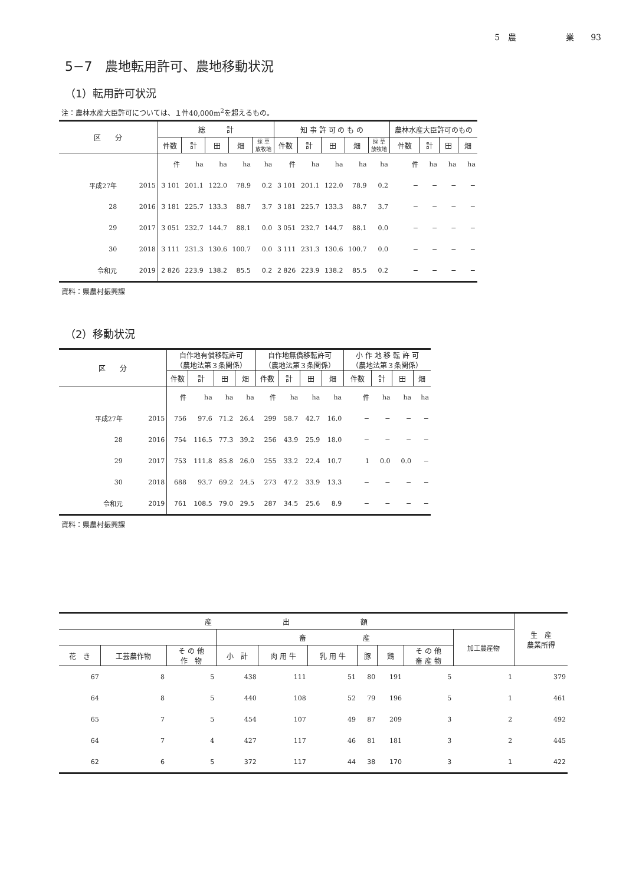5　農　　　　　　業　　93
5−7　農地転用許可、農地移動状況
（1）転用許可状況
注：農林水産大臣許可については、１件40,000m<sup>2</sup>を超えるもの。
| 区 分 | | 総 計 | | | | | 知 事 許 可 の も の | | | | | 農林水産大臣許可のもの | | | |
| --- | --- | --- | --- | --- | --- | --- | --- | --- | --- | --- | --- | --- | --- | --- | --- |
| | | 件数 | 計 | 田 | 畑 | 採 草 放牧地 | 件数 | 計 | 田 | 畑 | 採 草 放牧地 | 件数 | 計 | 田 | 畑 |
| | | 件 | ha | ha | ha | ha | 件 | ha | ha | ha | ha | 件 | ha | ha | ha |
| 平成27年 | 2015 | 3 101 | 201.1 | 122.0 | 78.9 | 0.2 | 3 101 | 201.1 | 122.0 | 78.9 | 0.2 | − | − | − | − |
| 28 | 2016 | 3 181 | 225.7 | 133.3 | 88.7 | 3.7 | 3 181 | 225.7 | 133.3 | 88.7 | 3.7 | − | − | − | − |
| 29 | 2017 | 3 051 | 232.7 | 144.7 | 88.1 | 0.0 | 3 051 | 232.7 | 144.7 | 88.1 | 0.0 | − | − | − | − |
| 30 | 2018 | 3 111 | 231.3 | 130.6 | 100.7 | 0.0 | 3 111 | 231.3 | 130.6 | 100.7 | 0.0 | − | − | − | − |
| 令和元 | 2019 | 2 826 | 223.9 | 138.2 | 85.5 | 0.2 | 2 826 | 223.9 | 138.2 | 85.5 | 0.2 | − | − | − | − |
資料：県農村振興課
（2）移動状況
| 区 分 | | 自作地有償移転許可 （農地法第３条関係） | | | | 自作地無償移転許可 （農地法第３条関係） | | | | 小 作 地 移 転 許 可 （農地法第３条関係） | | | |
| --- | --- | --- | --- | --- | --- | --- | --- | --- | --- | --- | --- | --- | --- |
| | | 件数 | 計 | 田 | 畑 | 件数 | 計 | 田 | 畑 | 件数 | 計 | 田 | 畑 |
| | | 件 | ha | ha | ha | 件 | ha | ha | ha | 件 | ha | ha | ha |
| 平成27年 | 2015 | 756 | 97.6 | 71.2 | 26.4 | 299 | 58.7 | 42.7 | 16.0 | − | − | − | − |
| 28 | 2016 | 754 | 116.5 | 77.3 | 39.2 | 256 | 43.9 | 25.9 | 18.0 | − | − | − | − |
| 29 | 2017 | 753 | 111.8 | 85.8 | 26.0 | 255 | 33.2 | 22.4 | 10.7 | 1 | 0.0 | 0.0 | − |
| 30 | 2018 | 688 | 93.7 | 69.2 | 24.5 | 273 | 47.2 | 33.9 | 13.3 | − | − | − | − |
| 令和元 | 2019 | 761 | 108.5 | 79.0 | 29.5 | 287 | 34.5 | 25.6 | 8.9 | − | − | − | − |
資料：県農村振興課
| 産 出 額 | | | | | | | | | | 生 産 農業所得 |
| --- | --- | --- | --- | --- | --- | --- | --- | --- | --- | --- |
| | | | 畜 産 | | | | | | 加工農産物 | |
| 花 き | 工芸農作物 | そ の 他 作 物 | 小 計 | 肉 用 牛 | 乳 用 牛 | 豚 | 鶏 | そ の 他 畜 産 物 | | |
| 67 | 8 | 5 | 438 | 111 | 51 | 80 | 191 | 5 | 1 | 379 |
| 64 | 8 | 5 | 440 | 108 | 52 | 79 | 196 | 5 | 1 | 461 |
| 65 | 7 | 5 | 454 | 107 | 49 | 87 | 209 | 3 | 2 | 492 |
| 64 | 7 | 4 | 427 | 117 | 46 | 81 | 181 | 3 | 2 | 445 |
| 62 | 6 | 5 | 372 | 117 | 44 | 38 | 170 | 3 | 1 | 422 |